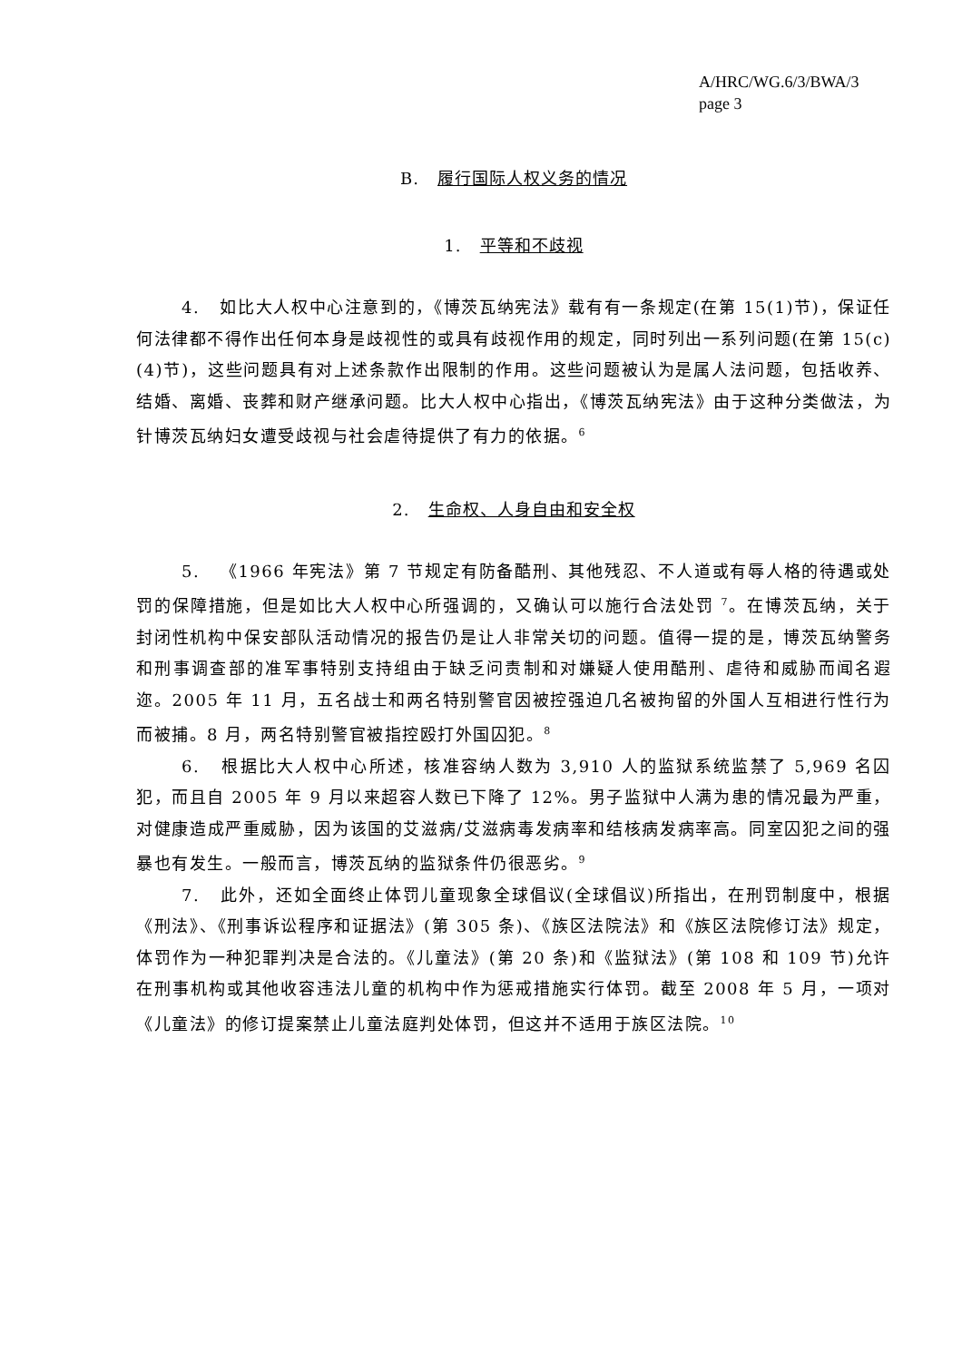A/HRC/WG.6/3/BWA/3
page 3
B. 履行国际人权义务的情况
1. 平等和不歧视
4. 如比大人权中心注意到的，《博茨瓦纳宪法》载有有一条规定(在第 15(1)节)，保证任何法律都不得作出任何本身是歧视性的或具有歧视作用的规定，同时列出一系列问题(在第 15(c)(4)节)，这些问题具有对上述条款作出限制的作用。这些问题被认为是属人法问题，包括收养、结婚、离婚、丧葬和财产继承问题。比大人权中心指出，《博茨瓦纳宪法》由于这种分类做法，为针博茨瓦纳妇女遭受歧视与社会虐待提供了有力的依据。<sup>6</sup>
2. 生命权、人身自由和安全权
5. 《1966 年宪法》第 7 节规定有防备酷刑、其他残忍、不人道或有辱人格的待遇或处罚的保障措施，但是如比大人权中心所强调的，又确认可以施行合法处罚 <sup>7</sup>。在博茨瓦纳，关于封闭性机构中保安部队活动情况的报告仍是让人非常关切的问题。值得一提的是，博茨瓦纳警务和刑事调查部的准军事特别支持组由于缺乏问责制和对嫌疑人使用酷刑、虐待和威胁而闻名遐迩。2005 年 11 月，五名战士和两名特别警官因被控强迫几名被拘留的外国人互相进行性行为而被捕。8 月，两名特别警官被指控殴打外国囚犯。<sup>8</sup>
6. 根据比大人权中心所述，核准容纳人数为 3,910 人的监狱系统监禁了 5,969 名囚犯，而且自 2005 年 9 月以来超容人数已下降了 12%。男子监狱中人满为患的情况最为严重，对健康造成严重威胁，因为该国的艾滋病/艾滋病毒发病率和结核病发病率高。同室囚犯之间的强暴也有发生。一般而言，博茨瓦纳的监狱条件仍很恶劣。<sup>9</sup>
7. 此外，还如全面终止体罚儿童现象全球倡议(全球倡议)所指出，在刑罚制度中，根据《刑法》、《刑事诉讼程序和证据法》(第 305 条)、《族区法院法》和《族区法院修订法》规定，体罚作为一种犯罪判决是合法的。《儿童法》(第 20 条)和《监狱法》(第 108 和 109 节)允许在刑事机构或其他收容违法儿童的机构中作为惩戒措施实行体罚。截至 2008 年 5 月，一项对《儿童法》的修订提案禁止儿童法庭判处体罚，但这并不适用于族区法院。<sup>10</sup>